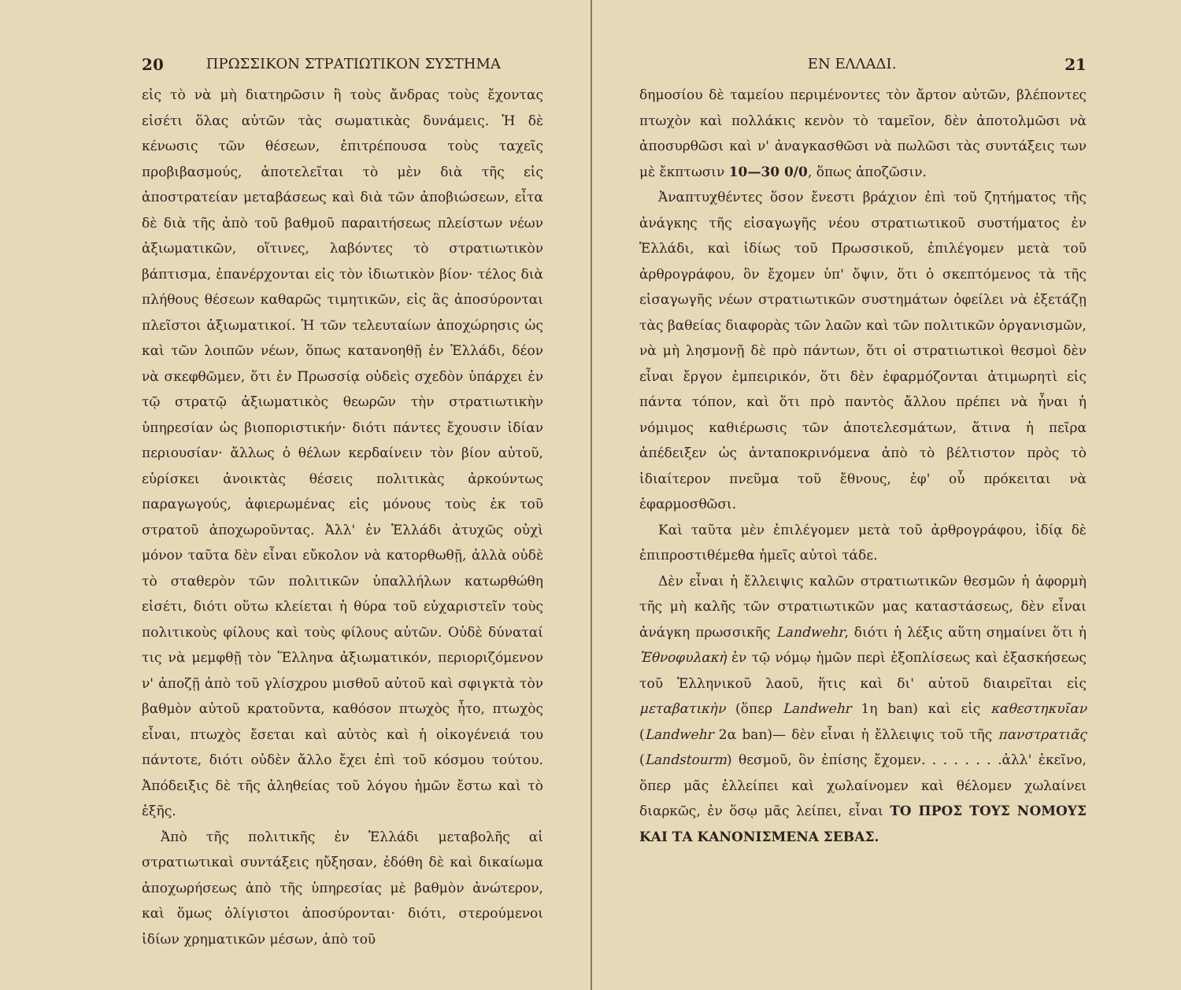20 ΠΡΩΣΣΙΚΟΝ ΣΤΡΑΤΙΩΤΙΚΟΝ ΣΥΣΤΗΜΑ
εἰς τὸ νὰ μὴ διατηρῶσιν ἢ τοὺς ἄνδρας τοὺς ἔχοντας εἰσέτι ὅλας αὐτῶν τὰς σωματικὰς δυνάμεις. Ἡ δὲ κένωσις τῶν θέσεων, ἐπιτρέπουσα τοὺς ταχεῖς προβιβασμούς, ἀποτελεῖται τὸ μὲν διὰ τῆς εἰς ἀποστρατείαν μεταβάσεως καὶ διὰ τῶν ἀποβιώσεων, εἶτα δὲ διὰ τῆς ἀπὸ τοῦ βαθμοῦ παραιτήσεως πλείστων νέων ἀξιωματικῶν, οἵτινες, λαβόντες τὸ στρατιωτικὸν βάπτισμα, ἐπανέρχονται εἰς τὸν ἰδιωτικὸν βίον· τέλος διὰ πλήθους θέσεων καθαρῶς τιμητικῶν, εἰς ἃς ἀποσύρονται πλεῖστοι ἀξιωματικοί. Ἡ τῶν τελευταίων ἀποχώρησις ὡς καὶ τῶν λοιπῶν νέων, ὅπως κατανοηθῇ ἐν Ἑλλάδι, δέον νὰ σκεφθῶμεν, ὅτι ἐν Πρωσσίᾳ οὐδεὶς σχεδὸν ὑπάρχει ἐν τῷ στρατῷ ἀξιωματικὸς θεωρῶν τὴν στρατιωτικὴν ὑπηρεσίαν ὡς βιοποριστικήν· διότι πάντες ἔχουσιν ἰδίαν περιουσίαν· ἄλλως ὁ θέλων κερδαίνειν τὸν βίον αὐτοῦ, εὑρίσκει ἀνοικτὰς θέσεις πολιτικὰς ἀρκούντως παραγωγούς, ἀφιερωμένας εἰς μόνους τοὺς ἐκ τοῦ στρατοῦ ἀποχωροῦντας. Ἀλλ' ἐν Ἑλλάδι ἀτυχῶς οὐχὶ μόνον ταῦτα δὲν εἶναι εὔκολον νὰ κατορθωθῇ, ἀλλὰ οὐδὲ τὸ σταθερὸν τῶν πολιτικῶν ὑπαλλήλων κατωρθώθη εἰσέτι, διότι οὕτω κλείεται ἡ θύρα τοῦ εὐχαριστεῖν τοὺς πολιτικοὺς φίλους καὶ τοὺς φίλους αὐτῶν. Οὐδὲ δύναταί τις νὰ μεμφθῇ τὸν Ἕλληνα ἀξιωματικόν, περιοριζόμενον ν' ἀποζῇ ἀπὸ τοῦ γλίσχρου μισθοῦ αὐτοῦ καὶ σφιγκτὰ τὸν βαθμὸν αὐτοῦ κρατοῦντα, καθόσον πτωχὸς ἦτο, πτωχὸς εἶναι, πτωχὸς ἔσεται καὶ αὐτὸς καὶ ἡ οἰκογένειά του πάντοτε, διότι οὐδὲν ἄλλο ἔχει ἐπὶ τοῦ κόσμου τούτου. Ἀπόδειξις δὲ τῆς ἀληθείας τοῦ λόγου ἡμῶν ἔστω καὶ τὸ ἑξῆς.
Ἀπὸ τῆς πολιτικῆς ἐν Ἑλλάδι μεταβολῆς αἱ στρατιωτικαὶ συντάξεις ηὔξησαν, ἐδόθη δὲ καὶ δικαίωμα ἀποχωρήσεως ἀπὸ τῆς ὑπηρεσίας μὲ βαθμὸν ἀνώτερον, καὶ ὅμως ὀλίγιστοι ἀποσύρονται· διότι, στερούμενοι ἰδίων χρηματικῶν μέσων, ἀπὸ τοῦ
ΕΝ ΕΛΛΑΔΙ. 21
δημοσίου δὲ ταμείου περιμένοντες τὸν ἄρτον αὐτῶν, βλέποντες πτωχὸν καὶ πολλάκις κενὸν τὸ ταμεῖον, δὲν ἀποτολμῶσι νὰ ἀποσυρθῶσι καὶ ν' ἀναγκασθῶσι νὰ πωλῶσι τὰς συντάξεις των μὲ ἔκπτωσιν 10—30 0/0, ὅπως ἀποζῶσιν.
Ἀναπτυχθέντες ὅσον ἔνεστι βράχιον ἐπὶ τοῦ ζητήματος τῆς ἀνάγκης τῆς εἰσαγωγῆς νέου στρατιωτικοῦ συστήματος ἐν Ἑλλάδι, καὶ ἰδίως τοῦ Πρωσσικοῦ, ἐπιλέγομεν μετὰ τοῦ ἀρθρογράφου, ὃν ἔχομεν ὑπ' ὄψιν, ὅτι ὁ σκεπτόμενος τὰ τῆς εἰσαγωγῆς νέων στρατιωτικῶν συστημάτων ὀφείλει νὰ ἐξετάζῃ τὰς βαθείας διαφορὰς τῶν λαῶν καὶ τῶν πολιτικῶν ὀργανισμῶν, νὰ μὴ λησμονῇ δὲ πρὸ πάντων, ὅτι οἱ στρατιωτικοὶ θεσμοὶ δὲν εἶναι ἔργον ἐμπειρικόν, ὅτι δὲν ἐφαρμόζονται ἀτιμωρητὶ εἰς πάντα τόπον, καὶ ὅτι πρὸ παντὸς ἄλλου πρέπει νὰ ἦναι ἡ νόμιμος καθιέρωσις τῶν ἀποτελεσμάτων, ἅτινα ἡ πεῖρα ἀπέδειξεν ὡς ἀνταποκρινόμενα ἀπὸ τὸ βέλτιστον πρὸς τὸ ἰδιαίτερον πνεῦμα τοῦ ἔθνους, ἐφ' οὗ πρόκειται νὰ ἐφαρμοσθῶσι.
Καὶ ταῦτα μὲν ἐπιλέγομεν μετὰ τοῦ ἀρθρογράφου, ἰδίᾳ δὲ ἐπιπροστιθέμεθα ἡμεῖς αὐτοὶ τάδε.
Δὲν εἶναι ἡ ἔλλειψις καλῶν στρατιωτικῶν θεσμῶν ἡ ἀφορμὴ τῆς μὴ καλῆς τῶν στρατιωτικῶν μας καταστάσεως, δὲν εἶναι ἀνάγκη πρωσσικῆς Landwehr, διότι ἡ λέξις αὕτη σημαίνει ὅτι ἡ Ἐθνοφυλακὴ ἐν τῷ νόμῳ ἡμῶν περὶ ἐξοπλίσεως καὶ ἐξασκήσεως τοῦ Ἑλληνικοῦ λαοῦ, ἥτις καὶ δι' αὐτοῦ διαιρεῖται εἰς μεταβατικὴν (ὅπερ Landwehr 1η ban) καὶ εἰς καθεστηκυῖαν (Landwehr 2α ban)— δὲν εἶναι ἡ ἔλλειψις τοῦ τῆς πανστρατιᾶς (Landstourm) θεσμοῦ, ὃν ἐπίσης ἔχομεν. . . . . . . .ἀλλ' ἐκεῖνο, ὅπερ μᾶς ἐλλείπει καὶ χωλαίνομεν καὶ θέλομεν χωλαίνει διαρκῶς, ἐν ὅσῳ μᾶς λείπει, εἶναι ΤΟ ΠΡΟΣ ΤΟΥΣ ΝΟΜΟΥΣ ΚΑΙ ΤΑ ΚΑΝΟΝΙΣΜΕΝΑ ΣΕΒΑΣ.